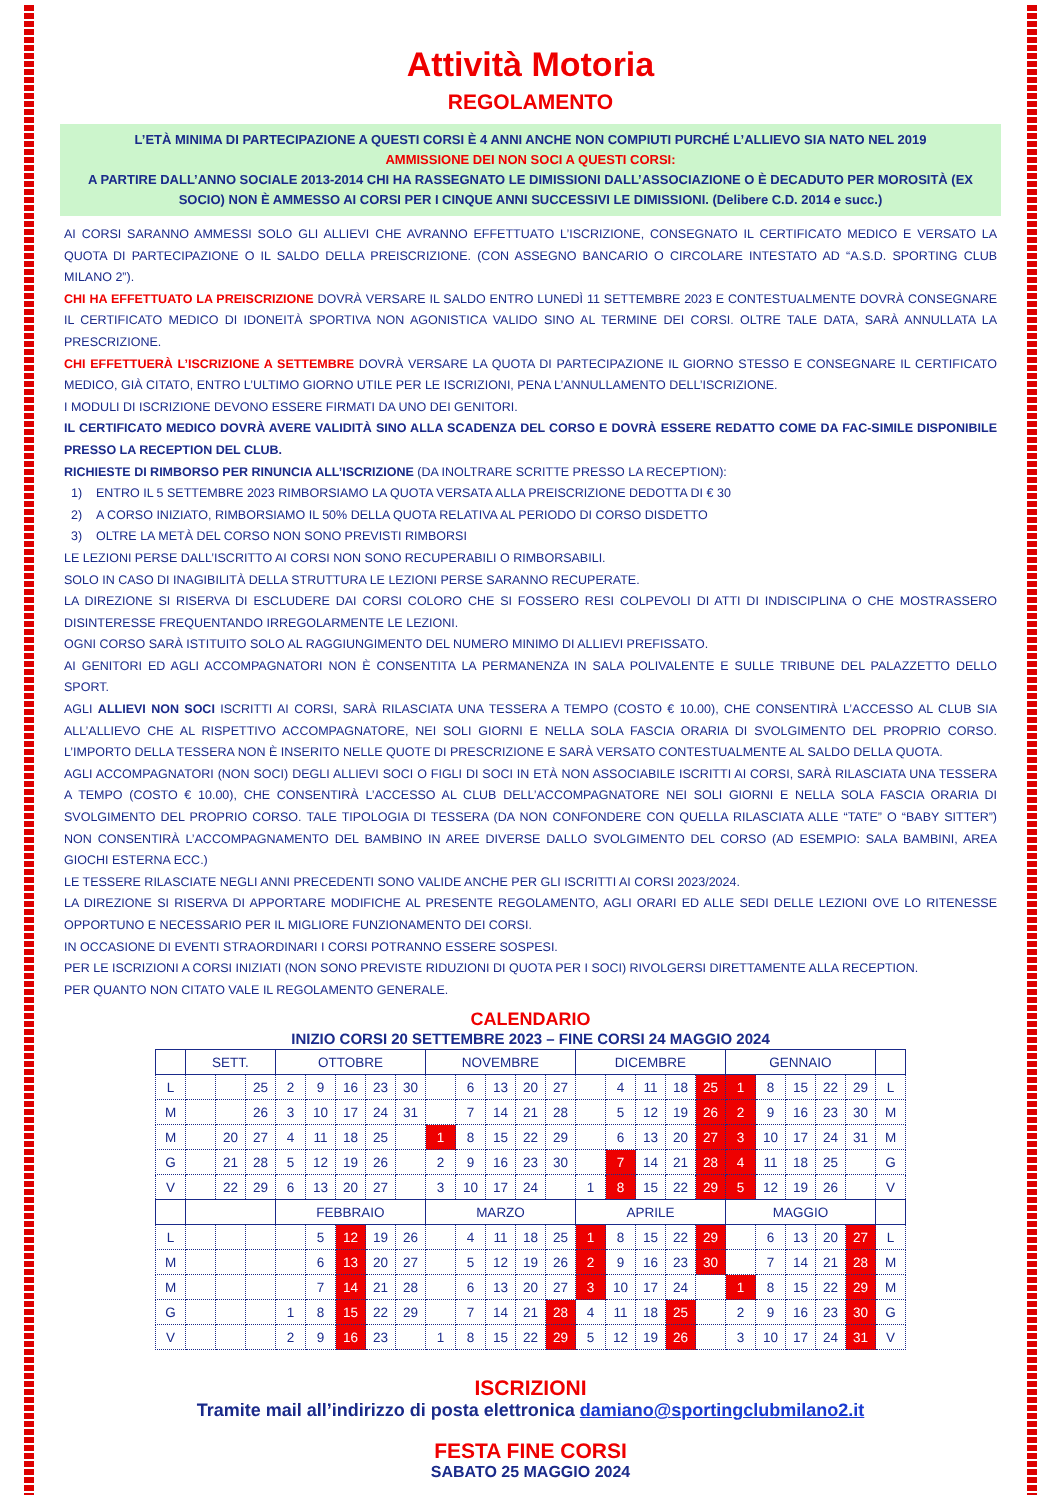Attività Motoria
REGOLAMENTO
L’ETÀ MINIMA DI PARTECIPAZIONE A QUESTI CORSI È 4 ANNI ANCHE NON COMPIUTI PURCHÉ L’ALLIEVO SIA NATO NEL 2019
AMMISSIONE DEI NON SOCI A QUESTI CORSI:
A PARTIRE DALL’ANNO SOCIALE 2013-2014 CHI HA RASSEGNATO LE DIMISSIONI DALL’ASSOCIAZIONE O È DECADUTO PER MOROSITÀ (EX SOCIO) NON È AMMESSO AI CORSI PER I CINQUE ANNI SUCCESSIVI LE DIMISSIONI. (Delibere C.D. 2014 e succ.)
AI CORSI SARANNO AMMESSI SOLO GLI ALLIEVI CHE AVRANNO EFFETTUATO L’ISCRIZIONE, CONSEGNATO IL CERTIFICATO MEDICO E VERSATO LA QUOTA DI PARTECIPAZIONE O IL SALDO DELLA PREISCRIZIONE. (CON ASSEGNO BANCARIO O CIRCOLARE INTESTATO AD “A.S.D. SPORTING CLUB MILANO 2”).
CHI HA EFFETTUATO LA PREISCRIZIONE DOVRÀ VERSARE IL SALDO ENTRO LUNEDÌ 11 SETTEMBRE 2023 E CONTESTUALMENTE DOVRÀ CONSEGNARE IL CERTIFICATO MEDICO DI IDONEITÀ SPORTIVA NON AGONISTICA VALIDO SINO AL TERMINE DEI CORSI. OLTRE TALE DATA, SARÀ ANNULLATA LA PRESCRIZIONE.
CHI EFFETTUERÀ L’ISCRIZIONE A SETTEMBRE DOVRÀ VERSARE LA QUOTA DI PARTECIPAZIONE IL GIORNO STESSO E CONSEGNARE IL CERTIFICATO MEDICO, GIÀ CITATO, ENTRO L’ULTIMO GIORNO UTILE PER LE ISCRIZIONI, PENA L’ANNULLAMENTO DELL’ISCRIZIONE.
I MODULI DI ISCRIZIONE DEVONO ESSERE FIRMATI DA UNO DEI GENITORI.
IL CERTIFICATO MEDICO DOVRÀ AVERE VALIDITÀ SINO ALLA SCADENZA DEL CORSO E DOVRÀ ESSERE REDATTO COME DA FAC-SIMILE DISPONIBILE PRESSO LA RECEPTION DEL CLUB.
RICHIESTE DI RIMBORSO PER RINUNCIA ALL’ISCRIZIONE (DA INOLTRARE SCRITTE PRESSO LA RECEPTION):
1) ENTRO IL 5 SETTEMBRE 2023 RIMBORSIAMO LA QUOTA VERSATA ALLA PREISCRIZIONE DEDOTTA DI € 30
2) A CORSO INIZIATO, RIMBORSIAMO IL 50% DELLA QUOTA RELATIVA AL PERIODO DI CORSO DISDETTO
3) OLTRE LA METÀ DEL CORSO NON SONO PREVISTI RIMBORSI
LE LEZIONI PERSE DALL’ISCRITTO AI CORSI NON SONO RECUPERABILI O RIMBORSABILI.
SOLO IN CASO DI INAGIBILITÀ DELLA STRUTTURA LE LEZIONI PERSE SARANNO RECUPERATE.
LA DIREZIONE SI RISERVA DI ESCLUDERE DAI CORSI COLORO CHE SI FOSSERO RESI COLPEVOLI DI ATTI DI INDISCIPLINA O CHE MOSTRASSERO DISINTERESSE FREQUENTANDO IRREGOLARMENTE LE LEZIONI.
OGNI CORSO SARÀ ISTITUITO SOLO AL RAGGIUNGIMENTO DEL NUMERO MINIMO DI ALLIEVI PREFISSATO.
AI GENITORI ED AGLI ACCOMPAGNATORI NON È CONSENTITA LA PERMANENZA IN SALA POLIVALENTE E SULLE TRIBUNE DEL PALAZZETTO DELLO SPORT.
AGLI ALLIEVI NON SOCI ISCRITTI AI CORSI, SARÀ RILASCIATA UNA TESSERA A TEMPO (COSTO € 10.00), CHE CONSENTIRÀ L’ACCESSO AL CLUB SIA ALL’ALLIEVO CHE AL RISPETTIVO ACCOMPAGNATORE, NEI SOLI GIORNI E NELLA SOLA FASCIA ORARIA DI SVOLGIMENTO DEL PROPRIO CORSO. L’IMPORTO DELLA TESSERA NON È INSERITO NELLE QUOTE DI PRESCRIZIONE E SARÀ VERSATO CONTESTUALMENTE AL SALDO DELLA QUOTA.
AGLI ACCOMPAGNATORI (NON SOCI) DEGLI ALLIEVI SOCI O FIGLI DI SOCI IN ETÀ NON ASSOCIABILE ISCRITTI AI CORSI, SARÀ RILASCIATA UNA TESSERA A TEMPO (COSTO € 10.00), CHE CONSENTIRÀ L’ACCESSO AL CLUB DELL’ACCOMPAGNATORE NEI SOLI GIORNI E NELLA SOLA FASCIA ORARIA DI SVOLGIMENTO DEL PROPRIO CORSO. TALE TIPOLOGIA DI TESSERA (DA NON CONFONDERE CON QUELLA RILASCIATA ALLE “TATE” O “BABY SITTER”) NON CONSENTIRÀ L’ACCOMPAGNAMENTO DEL BAMBINO IN AREE DIVERSE DALLO SVOLGIMENTO DEL CORSO (AD ESEMPIO: SALA BAMBINI, AREA GIOCHI ESTERNA ECC.)
LE TESSERE RILASCIATE NEGLI ANNI PRECEDENTI SONO VALIDE ANCHE PER GLI ISCRITTI AI CORSI 2023/2024.
LA DIREZIONE SI RISERVA DI APPORTARE MODIFICHE AL PRESENTE REGOLAMENTO, AGLI ORARI ED ALLE SEDI DELLE LEZIONI OVE LO RITENESSE OPPORTUNO E NECESSARIO PER IL MIGLIORE FUNZIONAMENTO DEI CORSI.
IN OCCASIONE DI EVENTI STRAORDINARI I CORSI POTRANNO ESSERE SOSPESI.
PER LE ISCRIZIONI A CORSI INIZIATI (NON SONO PREVISTE RIDUZIONI DI QUOTA PER I SOCI) RIVOLGERSI DIRETTAMENTE ALLA RECEPTION.
PER QUANTO NON CITATO VALE IL REGOLAMENTO GENERALE.
CALENDARIO
INIZIO CORSI 20 SETTEMBRE 2023 – FINE CORSI 24 MAGGIO 2024
| | SETT. | | | OTTOBRE | | | | | NOVEMBRE | | | | | DICEMBRE | | | | | GENNAIO | | | | | |
| L | | | 25 | 2 | 9 | 16 | 23 | 30 | | 6 | 13 | 20 | 27 | | 4 | 11 | 18 | 25 | 1 | 8 | 15 | 22 | 29 | L |
| M | | | 26 | 3 | 10 | 17 | 24 | 31 | | 7 | 14 | 21 | 28 | | 5 | 12 | 19 | 26 | 2 | 9 | 16 | 23 | 30 | M |
| M | | 20 | 27 | 4 | 11 | 18 | 25 | | 1 | 8 | 15 | 22 | 29 | | 6 | 13 | 20 | 27 | 3 | 10 | 17 | 24 | 31 | M |
| G | | 21 | 28 | 5 | 12 | 19 | 26 | | 2 | 9 | 16 | 23 | 30 | | 7 | 14 | 21 | 28 | 4 | 11 | 18 | 25 | | G |
| V | | 22 | 29 | 6 | 13 | 20 | 27 | | 3 | 10 | 17 | 24 | | 1 | 8 | 15 | 22 | 29 | 5 | 12 | 19 | 26 | | V |
| | | | | FEBBRAIO | | | | | MARZO | | | | | APRILE | | | | | MAGGIO | | | | | |
| L | | | | | 5 | 12 | 19 | 26 | | 4 | 11 | 18 | 25 | 1 | 8 | 15 | 22 | 29 | | 6 | 13 | 20 | 27 | L |
| M | | | | | 6 | 13 | 20 | 27 | | 5 | 12 | 19 | 26 | 2 | 9 | 16 | 23 | 30 | | 7 | 14 | 21 | 28 | M |
| M | | | | | 7 | 14 | 21 | 28 | | 6 | 13 | 20 | 27 | 3 | 10 | 17 | 24 | | 1 | 8 | 15 | 22 | 29 | M |
| G | | | | 1 | 8 | 15 | 22 | 29 | | 7 | 14 | 21 | 28 | 4 | 11 | 18 | 25 | | 2 | 9 | 16 | 23 | 30 | G |
| V | | | | 2 | 9 | 16 | 23 | | 1 | 8 | 15 | 22 | 29 | 5 | 12 | 19 | 26 | | 3 | 10 | 17 | 24 | 31 | V |
ISCRIZIONI
Tramite mail all’indirizzo di posta elettronica damiano@sportingclubmilano2.it
FESTA FINE CORSI
SABATO 25 MAGGIO 2024